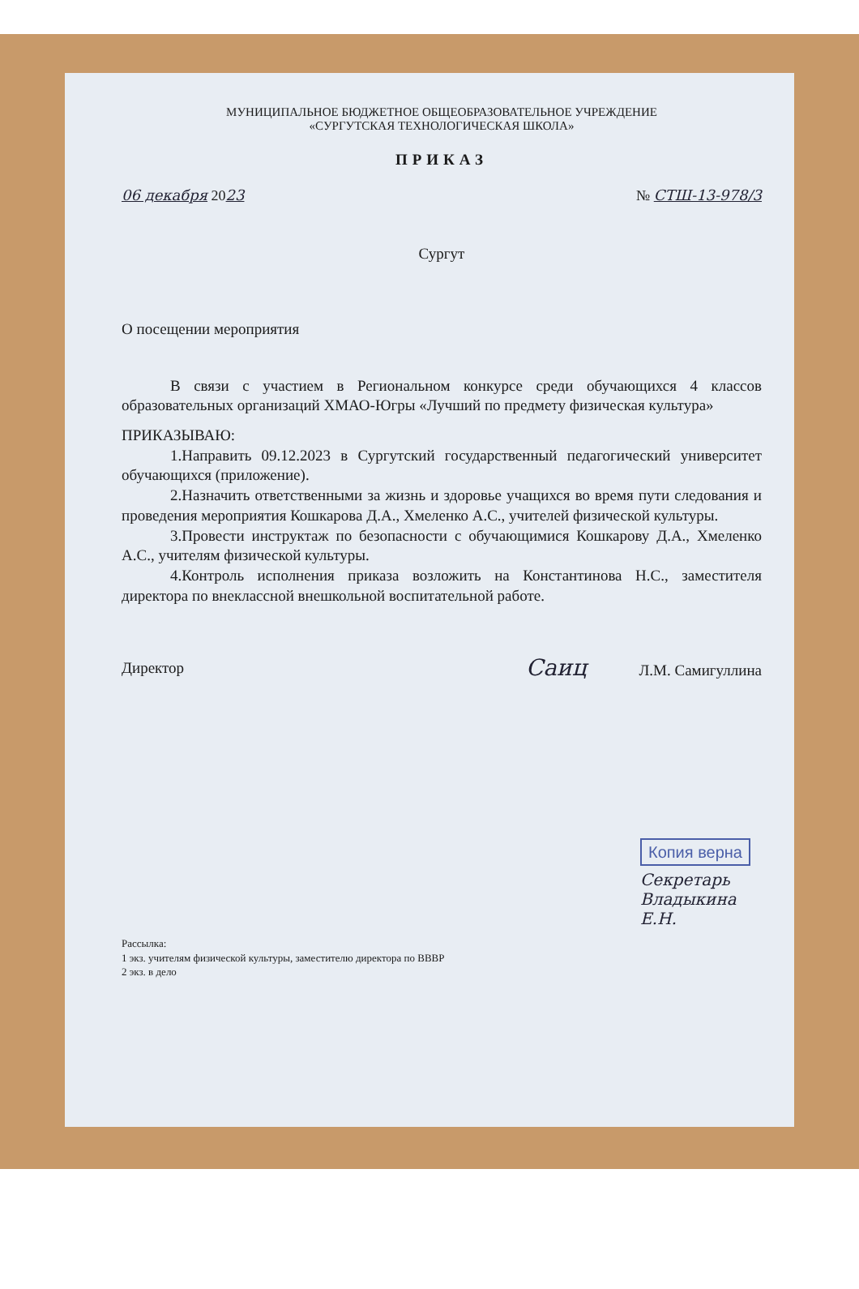МУНИЦИПАЛЬНОЕ БЮДЖЕТНОЕ ОБЩЕОБРАЗОВАТЕЛЬНОЕ УЧРЕЖДЕНИЕ
«СУРГУТСКАЯ ТЕХНОЛОГИЧЕСКАЯ ШКОЛА»
ПРИКАЗ
06 декабря 2023 № СТШ-13-978/3
Сургут
О посещении мероприятия
В связи с участием в Региональном конкурсе среди обучающихся 4 классов образовательных организаций ХМАО-Югры «Лучший по предмету физическая культура»
ПРИКАЗЫВАЮ:
1.Направить 09.12.2023 в Сургутский государственный педагогический университет обучающихся (приложение).
2.Назначить ответственными за жизнь и здоровье учащихся во время пути следования и проведения мероприятия Кошкарова Д.А., Хмеленко А.С., учителей физической культуры.
3.Провести инструктаж по безопасности с обучающимися Кошкарову Д.А., Хмеленко А.С., учителям физической культуры.
4.Контроль исполнения приказа возложить на Константинова Н.С., заместителя директора по внеклассной внешкольной воспитательной работе.
Директор Саиц Л.М. Самигуллина
Копия верна
Секретарь Владыкина Е.Н.
Рассылка:
1 экз. учителям физической культуры, заместителю директора по ВВВР
2 экз. в дело